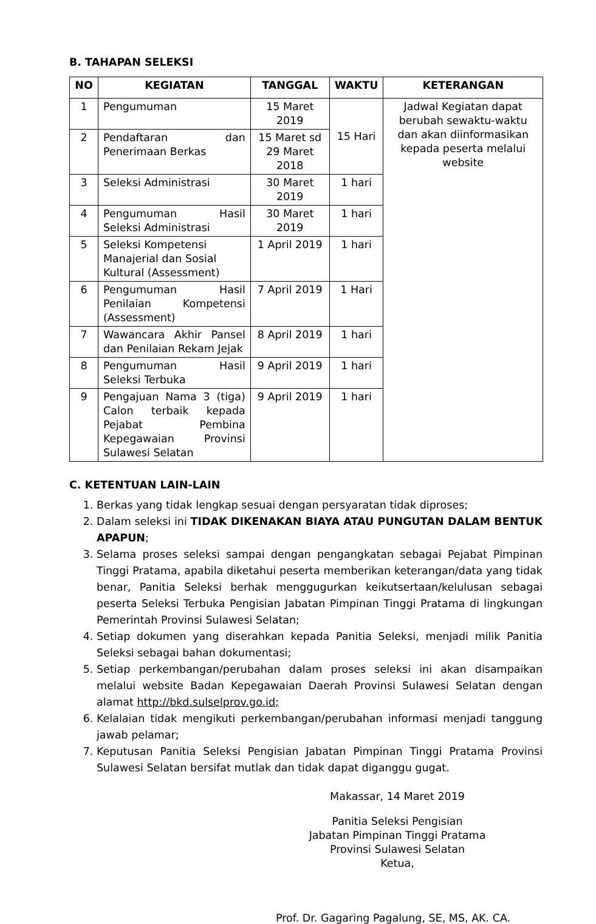B. TAHAPAN SELEKSI
| NO | KEGIATAN | TANGGAL | WAKTU | KETERANGAN |
| --- | --- | --- | --- | --- |
| 1 | Pengumuman | 15 Maret 2019 | 15 Hari | Jadwal Kegiatan dapat berubah sewaktu-waktu dan akan diinformasikan kepada peserta melalui website |
| 2 | Pendaftaran dan Penerimaan Berkas | 15 Maret sd 29 Maret 2018 | | |
| 3 | Seleksi Administrasi | 30 Maret 2019 | 1 hari | |
| 4 | Pengumuman Hasil Seleksi Administrasi | 30 Maret 2019 | 1 hari | |
| 5 | Seleksi Kompetensi Manajerial dan Sosial Kultural (Assessment) | 1 April 2019 | 1 hari | |
| 6 | Pengumuman Hasil Penilaian Kompetensi (Assessment) | 7 April 2019 | 1 Hari | |
| 7 | Wawancara Akhir Pansel dan Penilaian Rekam Jejak | 8 April 2019 | 1 hari | |
| 8 | Pengumuman Hasil Seleksi Terbuka | 9 April 2019 | 1 hari | |
| 9 | Pengajuan Nama 3 (tiga) Calon terbaik kepada Pejabat Pembina Kepegawaian Provinsi Sulawesi Selatan | 9 April 2019 | 1 hari | |
C. KETENTUAN LAIN-LAIN
1. Berkas yang tidak lengkap sesuai dengan persyaratan tidak diproses;
2. Dalam seleksi ini TIDAK DIKENAKAN BIAYA ATAU PUNGUTAN DALAM BENTUK APAPUN;
3. Selama proses seleksi sampai dengan pengangkatan sebagai Pejabat Pimpinan Tinggi Pratama, apabila diketahui peserta memberikan keterangan/data yang tidak benar, Panitia Seleksi berhak menggugurkan keikutsertaan/kelulusan sebagai peserta Seleksi Terbuka Pengisian Jabatan Pimpinan Tinggi Pratama di lingkungan Pemerintah Provinsi Sulawesi Selatan;
4. Setiap dokumen yang diserahkan kepada Panitia Seleksi, menjadi milik Panitia Seleksi sebagai bahan dokumentasi;
5. Setiap perkembangan/perubahan dalam proses seleksi ini akan disampaikan melalui website Badan Kepegawaian Daerah Provinsi Sulawesi Selatan dengan alamat http://bkd.sulselprov.go.id;
6. Kelalaian tidak mengikuti perkembangan/perubahan informasi menjadi tanggung jawab pelamar;
7. Keputusan Panitia Seleksi Pengisian Jabatan Pimpinan Tinggi Pratama Provinsi Sulawesi Selatan bersifat mutlak dan tidak dapat diganggu gugat.
Makassar, 14 Maret 2019
Panitia Seleksi Pengisian
Jabatan Pimpinan Tinggi Pratama
Provinsi Sulawesi Selatan
Ketua,
Prof. Dr. Gagaring Pagalung, SE, MS, AK. CA.